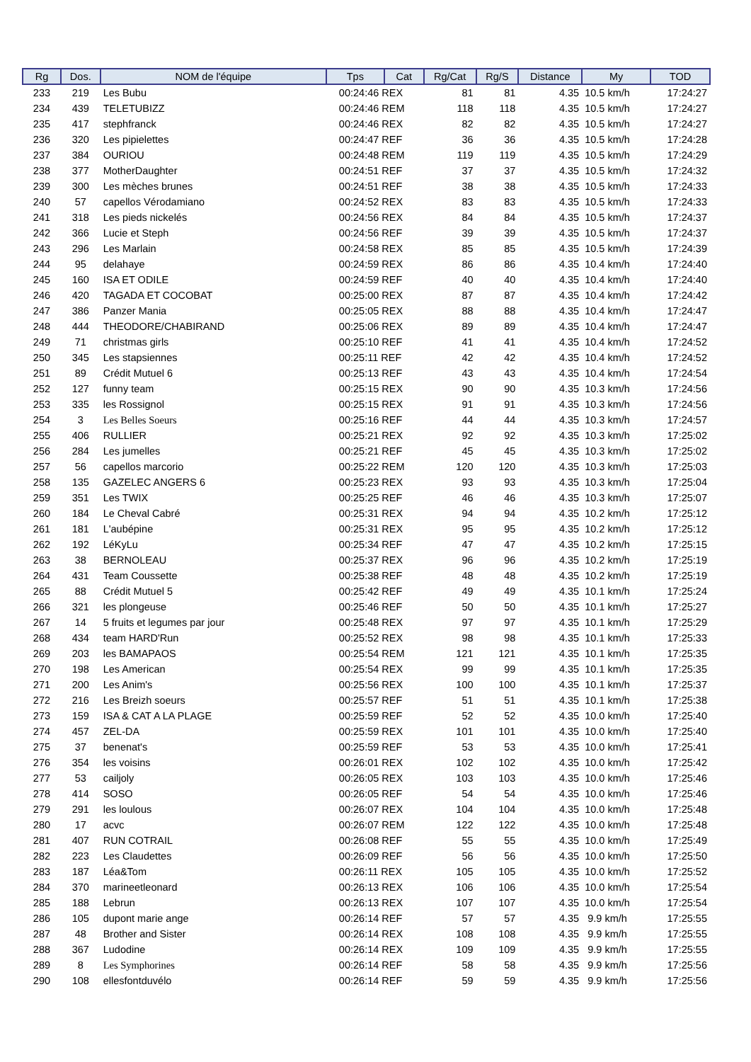| Rg | Dos. | NOM de l'équipe | Tps | Cat | Rg/Cat | Rg/S | Distance | My | TOD |
| --- | --- | --- | --- | --- | --- | --- | --- | --- | --- |
| 233 | 219 | Les Bubu | 00:24:46 REX | | 81 | 81 | 4.35 | 10.5 km/h | 17:24:27 |
| 234 | 439 | TELETUBIZZ | 00:24:46 REM | | 118 | 118 | 4.35 | 10.5 km/h | 17:24:27 |
| 235 | 417 | stephfranck | 00:24:46 REX | | 82 | 82 | 4.35 | 10.5 km/h | 17:24:27 |
| 236 | 320 | Les pipielettes | 00:24:47 REF | | 36 | 36 | 4.35 | 10.5 km/h | 17:24:28 |
| 237 | 384 | OURIOU | 00:24:48 REM | | 119 | 119 | 4.35 | 10.5 km/h | 17:24:29 |
| 238 | 377 | MotherDaughter | 00:24:51 REF | | 37 | 37 | 4.35 | 10.5 km/h | 17:24:32 |
| 239 | 300 | Les mèches brunes | 00:24:51 REF | | 38 | 38 | 4.35 | 10.5 km/h | 17:24:33 |
| 240 | 57 | capellos Vérodamiano | 00:24:52 REX | | 83 | 83 | 4.35 | 10.5 km/h | 17:24:33 |
| 241 | 318 | Les pieds nickelés | 00:24:56 REX | | 84 | 84 | 4.35 | 10.5 km/h | 17:24:37 |
| 242 | 366 | Lucie et Steph | 00:24:56 REF | | 39 | 39 | 4.35 | 10.5 km/h | 17:24:37 |
| 243 | 296 | Les Marlain | 00:24:58 REX | | 85 | 85 | 4.35 | 10.5 km/h | 17:24:39 |
| 244 | 95 | delahaye | 00:24:59 REX | | 86 | 86 | 4.35 | 10.4 km/h | 17:24:40 |
| 245 | 160 | ISA ET ODILE | 00:24:59 REF | | 40 | 40 | 4.35 | 10.4 km/h | 17:24:40 |
| 246 | 420 | TAGADA ET COCOBAT | 00:25:00 REX | | 87 | 87 | 4.35 | 10.4 km/h | 17:24:42 |
| 247 | 386 | Panzer Mania | 00:25:05 REX | | 88 | 88 | 4.35 | 10.4 km/h | 17:24:47 |
| 248 | 444 | THEODORE/CHABIRAND | 00:25:06 REX | | 89 | 89 | 4.35 | 10.4 km/h | 17:24:47 |
| 249 | 71 | christmas girls | 00:25:10 REF | | 41 | 41 | 4.35 | 10.4 km/h | 17:24:52 |
| 250 | 345 | Les stapsiennes | 00:25:11 REF | | 42 | 42 | 4.35 | 10.4 km/h | 17:24:52 |
| 251 | 89 | Crédit Mutuel 6 | 00:25:13 REF | | 43 | 43 | 4.35 | 10.4 km/h | 17:24:54 |
| 252 | 127 | funny team | 00:25:15 REX | | 90 | 90 | 4.35 | 10.3 km/h | 17:24:56 |
| 253 | 335 | les Rossignol | 00:25:15 REX | | 91 | 91 | 4.35 | 10.3 km/h | 17:24:56 |
| 254 | 3 | Les Belles Soeurs | 00:25:16 REF | | 44 | 44 | 4.35 | 10.3 km/h | 17:24:57 |
| 255 | 406 | RULLIER | 00:25:21 REX | | 92 | 92 | 4.35 | 10.3 km/h | 17:25:02 |
| 256 | 284 | Les jumelles | 00:25:21 REF | | 45 | 45 | 4.35 | 10.3 km/h | 17:25:02 |
| 257 | 56 | capellos marcorio | 00:25:22 REM | | 120 | 120 | 4.35 | 10.3 km/h | 17:25:03 |
| 258 | 135 | GAZELEC ANGERS 6 | 00:25:23 REX | | 93 | 93 | 4.35 | 10.3 km/h | 17:25:04 |
| 259 | 351 | Les TWIX | 00:25:25 REF | | 46 | 46 | 4.35 | 10.3 km/h | 17:25:07 |
| 260 | 184 | Le Cheval Cabré | 00:25:31 REX | | 94 | 94 | 4.35 | 10.2 km/h | 17:25:12 |
| 261 | 181 | L'aubépine | 00:25:31 REX | | 95 | 95 | 4.35 | 10.2 km/h | 17:25:12 |
| 262 | 192 | LéKyLu | 00:25:34 REF | | 47 | 47 | 4.35 | 10.2 km/h | 17:25:15 |
| 263 | 38 | BERNOLEAU | 00:25:37 REX | | 96 | 96 | 4.35 | 10.2 km/h | 17:25:19 |
| 264 | 431 | Team Coussette | 00:25:38 REF | | 48 | 48 | 4.35 | 10.2 km/h | 17:25:19 |
| 265 | 88 | Crédit Mutuel 5 | 00:25:42 REF | | 49 | 49 | 4.35 | 10.1 km/h | 17:25:24 |
| 266 | 321 | les plongeuse | 00:25:46 REF | | 50 | 50 | 4.35 | 10.1 km/h | 17:25:27 |
| 267 | 14 | 5 fruits et legumes par jour | 00:25:48 REX | | 97 | 97 | 4.35 | 10.1 km/h | 17:25:29 |
| 268 | 434 | team HARD'Run | 00:25:52 REX | | 98 | 98 | 4.35 | 10.1 km/h | 17:25:33 |
| 269 | 203 | les BAMAPAOS | 00:25:54 REM | | 121 | 121 | 4.35 | 10.1 km/h | 17:25:35 |
| 270 | 198 | Les American | 00:25:54 REX | | 99 | 99 | 4.35 | 10.1 km/h | 17:25:35 |
| 271 | 200 | Les Anim's | 00:25:56 REX | | 100 | 100 | 4.35 | 10.1 km/h | 17:25:37 |
| 272 | 216 | Les Breizh soeurs | 00:25:57 REF | | 51 | 51 | 4.35 | 10.1 km/h | 17:25:38 |
| 273 | 159 | ISA & CAT A LA PLAGE | 00:25:59 REF | | 52 | 52 | 4.35 | 10.0 km/h | 17:25:40 |
| 274 | 457 | ZEL-DA | 00:25:59 REX | | 101 | 101 | 4.35 | 10.0 km/h | 17:25:40 |
| 275 | 37 | benenat's | 00:25:59 REF | | 53 | 53 | 4.35 | 10.0 km/h | 17:25:41 |
| 276 | 354 | les voisins | 00:26:01 REX | | 102 | 102 | 4.35 | 10.0 km/h | 17:25:42 |
| 277 | 53 | cailjoly | 00:26:05 REX | | 103 | 103 | 4.35 | 10.0 km/h | 17:25:46 |
| 278 | 414 | SOSO | 00:26:05 REF | | 54 | 54 | 4.35 | 10.0 km/h | 17:25:46 |
| 279 | 291 | les loulous | 00:26:07 REX | | 104 | 104 | 4.35 | 10.0 km/h | 17:25:48 |
| 280 | 17 | acvc | 00:26:07 REM | | 122 | 122 | 4.35 | 10.0 km/h | 17:25:48 |
| 281 | 407 | RUN COTRAIL | 00:26:08 REF | | 55 | 55 | 4.35 | 10.0 km/h | 17:25:49 |
| 282 | 223 | Les Claudettes | 00:26:09 REF | | 56 | 56 | 4.35 | 10.0 km/h | 17:25:50 |
| 283 | 187 | Léa&Tom | 00:26:11 REX | | 105 | 105 | 4.35 | 10.0 km/h | 17:25:52 |
| 284 | 370 | marineetleonard | 00:26:13 REX | | 106 | 106 | 4.35 | 10.0 km/h | 17:25:54 |
| 285 | 188 | Lebrun | 00:26:13 REX | | 107 | 107 | 4.35 | 10.0 km/h | 17:25:54 |
| 286 | 105 | dupont marie ange | 00:26:14 REF | | 57 | 57 | 4.35 | 9.9 km/h | 17:25:55 |
| 287 | 48 | Brother and Sister | 00:26:14 REX | | 108 | 108 | 4.35 | 9.9 km/h | 17:25:55 |
| 288 | 367 | Ludodine | 00:26:14 REX | | 109 | 109 | 4.35 | 9.9 km/h | 17:25:55 |
| 289 | 8 | Les Symphorines | 00:26:14 REF | | 58 | 58 | 4.35 | 9.9 km/h | 17:25:56 |
| 290 | 108 | ellesfontduvélo | 00:26:14 REF | | 59 | 59 | 4.35 | 9.9 km/h | 17:25:56 |